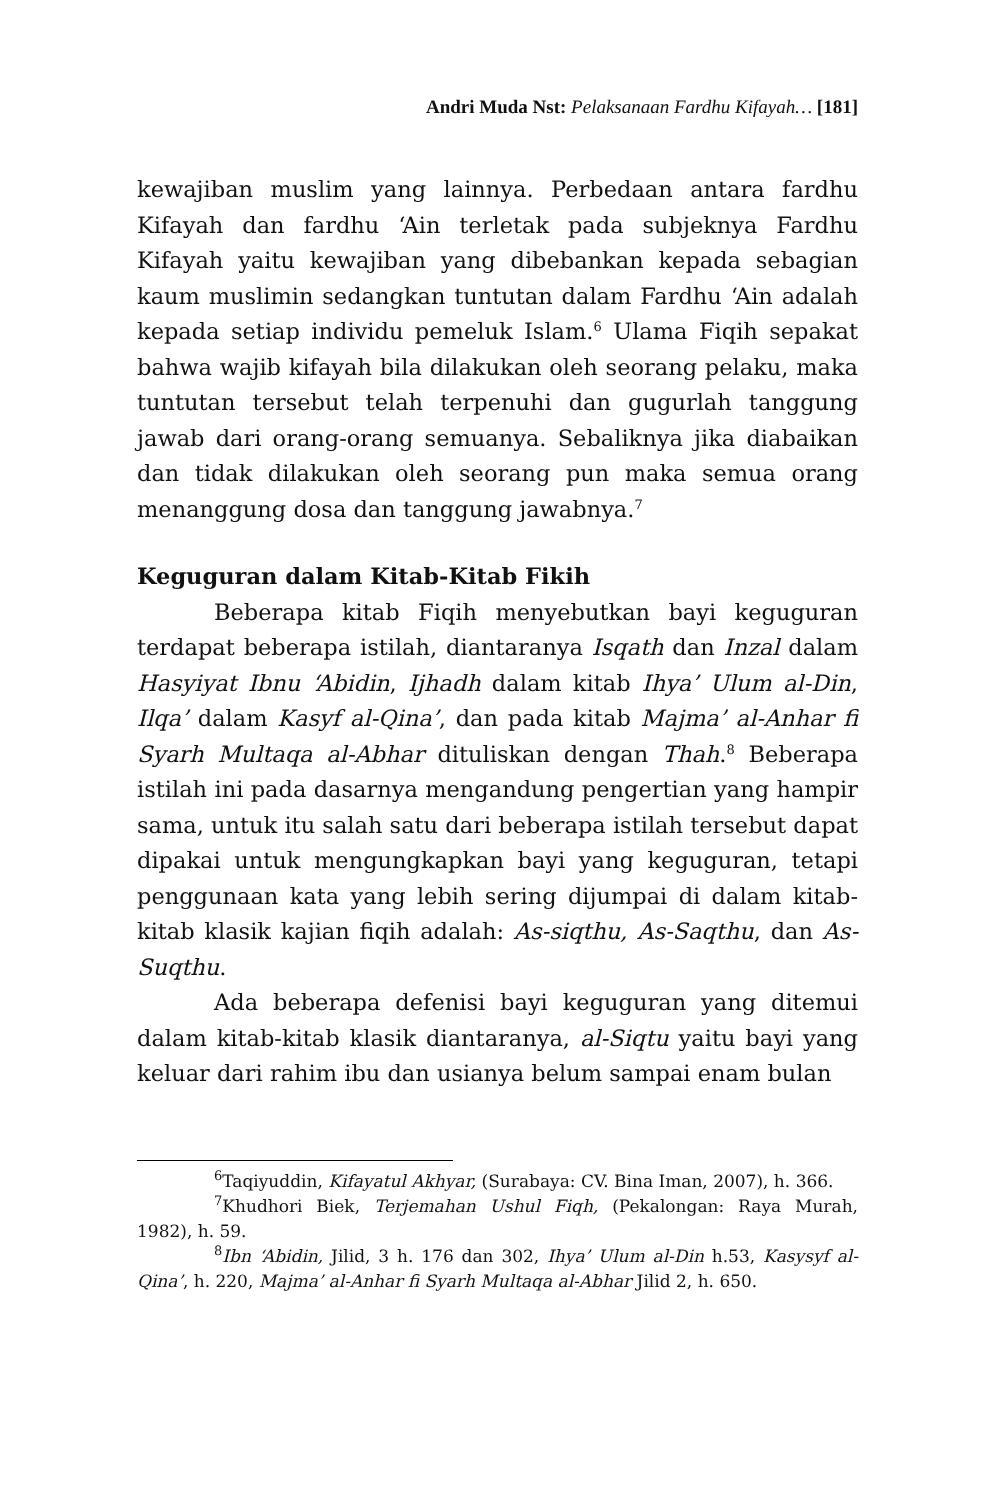Andri Muda Nst: Pelaksanaan Fardhu Kifayah… [181]
kewajiban muslim yang lainnya. Perbedaan antara fardhu Kifayah dan fardhu ‘Ain terletak pada subjeknya Fardhu Kifayah yaitu kewajiban yang dibebankan kepada sebagian kaum muslimin sedangkan tuntutan dalam Fardhu ‘Ain adalah kepada setiap individu pemeluk Islam.<sup>6</sup> Ulama Fiqih sepakat bahwa wajib kifayah bila dilakukan oleh seorang pelaku, maka tuntutan tersebut telah terpenuhi dan gugurlah tanggung jawab dari orang-orang semuanya. Sebaliknya jika diabaikan dan tidak dilakukan oleh seorang pun maka semua orang menanggung dosa dan tanggung jawabnya.<sup>7</sup>
Keguguran dalam Kitab-Kitab Fikih
Beberapa kitab Fiqih menyebutkan bayi keguguran terdapat beberapa istilah, diantaranya Isqath dan Inzal dalam Hasyiyat Ibnu ‘Abidin, Ijhadh dalam kitab Ihya’ Ulum al-Din, Ilqa’ dalam Kasyf al-Qina’, dan pada kitab Majma’ al-Anhar fi Syarh Multaqa al-Abhar dituliskan dengan Thah.<sup>8</sup> Beberapa istilah ini pada dasarnya mengandung pengertian yang hampir sama, untuk itu salah satu dari beberapa istilah tersebut dapat dipakai untuk mengungkapkan bayi yang keguguran, tetapi penggunaan kata yang lebih sering dijumpai di dalam kitab-kitab klasik kajian fiqih adalah: As-siqthu, As-Saqthu, dan As-Suqthu.
Ada beberapa defenisi bayi keguguran yang ditemui dalam kitab-kitab klasik diantaranya, al-Siqtu yaitu bayi yang keluar dari rahim ibu dan usianya belum sampai enam bulan
<sup>6</sup> Taqiyuddin, Kifayatul Akhyar, (Surabaya: CV. Bina Iman, 2007), h. 366.
<sup>7</sup> Khudhori Biek, Terjemahan Ushul Fiqh, (Pekalongan: Raya Murah, 1982), h. 59.
<sup>8</sup> Ibn ‘Abidin, Jilid, 3 h. 176 dan 302, Ihya’ Ulum al-Din h.53, Kasysyf al-Qina’, h. 220, Majma’ al-Anhar fi Syarh Multaqa al-Abhar Jilid 2, h. 650.